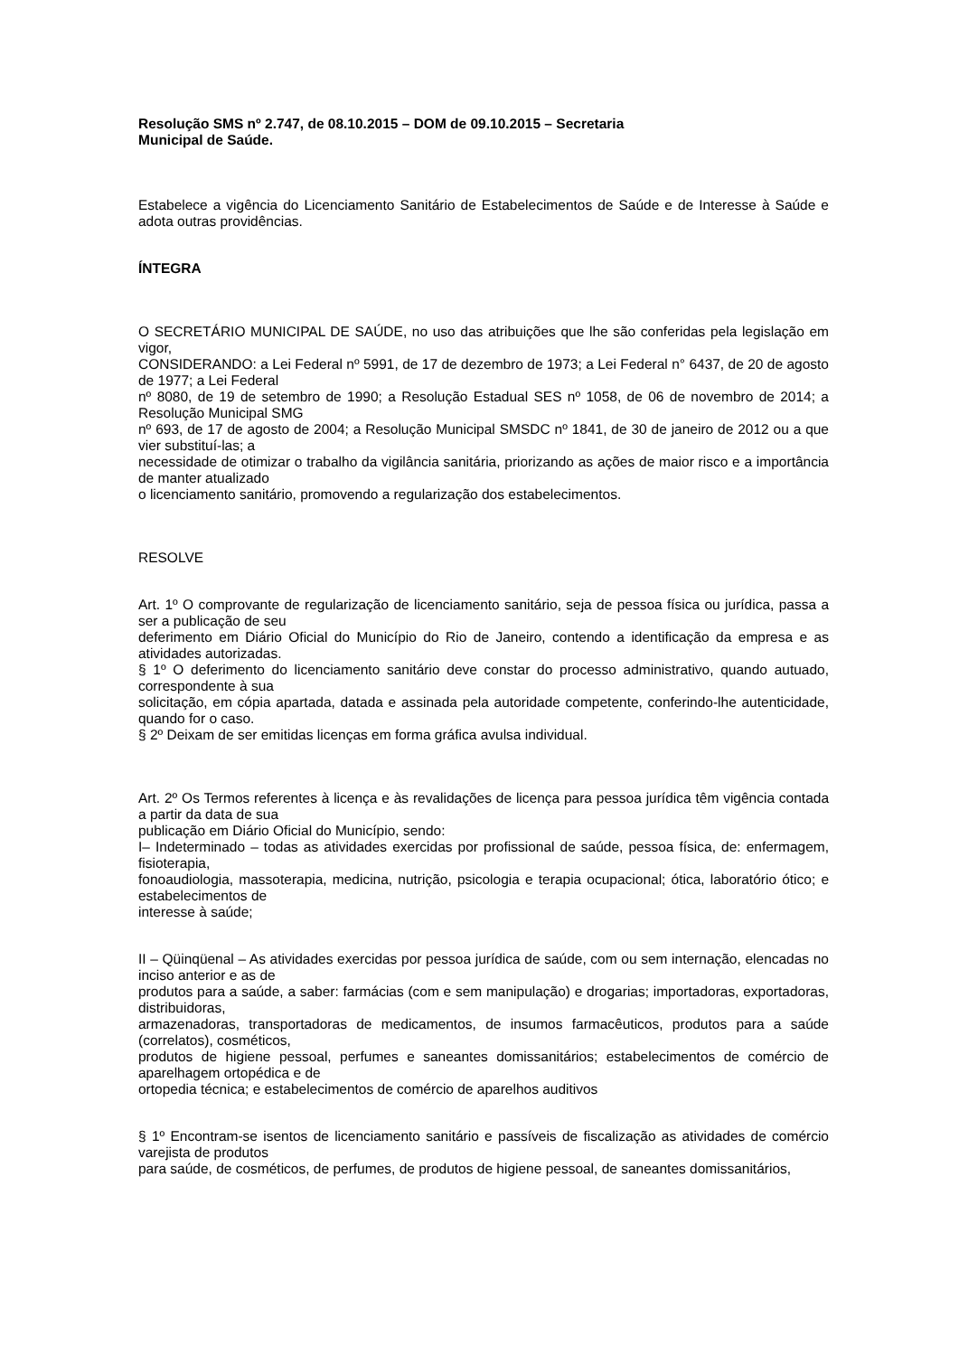Resolução SMS nº 2.747, de 08.10.2015 – DOM de 09.10.2015 – Secretaria
Municipal de Saúde.
Estabelece a vigência do Licenciamento Sanitário de Estabelecimentos de Saúde e de Interesse à Saúde e adota outras providências.
ÍNTEGRA
O SECRETÁRIO MUNICIPAL DE SAÚDE, no uso das atribuições que lhe são conferidas pela legislação em vigor,
CONSIDERANDO: a Lei Federal nº 5991, de 17 de dezembro de 1973; a Lei Federal n° 6437, de 20 de agosto de 1977; a Lei Federal
nº 8080, de 19 de setembro de 1990; a Resolução Estadual SES nº 1058, de 06 de novembro de 2014; a Resolução Municipal SMG
nº 693, de 17 de agosto de 2004; a Resolução Municipal SMSDC nº 1841, de 30 de janeiro de 2012 ou a que vier substituí-las; a
necessidade de otimizar o trabalho da vigilância sanitária, priorizando as ações de maior risco e a importância de manter atualizado
o licenciamento sanitário, promovendo a regularização dos estabelecimentos.
RESOLVE
Art. 1º O comprovante de regularização de licenciamento sanitário, seja de pessoa física ou jurídica, passa a ser a publicação de seu
deferimento em Diário Oficial do Município do Rio de Janeiro, contendo a identificação da empresa e as atividades autorizadas.
§ 1º O deferimento do licenciamento sanitário deve constar do processo administrativo, quando autuado, correspondente à sua
solicitação, em cópia apartada, datada e assinada pela autoridade competente, conferindo-lhe autenticidade, quando for o caso.
§ 2º Deixam de ser emitidas licenças em forma gráfica avulsa individual.
Art. 2º Os Termos referentes à licença e às revalidações de licença para pessoa jurídica têm vigência contada a partir da data de sua
publicação em Diário Oficial do Município, sendo:
I– Indeterminado – todas as atividades exercidas por profissional de saúde, pessoa física, de: enfermagem, fisioterapia,
fonoaudiologia, massoterapia, medicina, nutrição, psicologia e terapia ocupacional; ótica, laboratório ótico; e estabelecimentos de
interesse à saúde;
II – Qüinqüenal – As atividades exercidas por pessoa jurídica de saúde, com ou sem internação, elencadas no inciso anterior e as de
produtos para a saúde, a saber: farmácias (com e sem manipulação) e drogarias; importadoras, exportadoras, distribuidoras,
armazenadoras, transportadoras de medicamentos, de insumos farmacêuticos, produtos para a saúde (correlatos), cosméticos,
produtos de higiene pessoal, perfumes e saneantes domissanitários; estabelecimentos de comércio de aparelhagem ortopédica e de
ortopedia técnica; e estabelecimentos de comércio de aparelhos auditivos
§ 1º Encontram-se isentos de licenciamento sanitário e passíveis de fiscalização as atividades de comércio varejista de produtos
para saúde, de cosméticos, de perfumes, de produtos de higiene pessoal, de saneantes domissanitários,